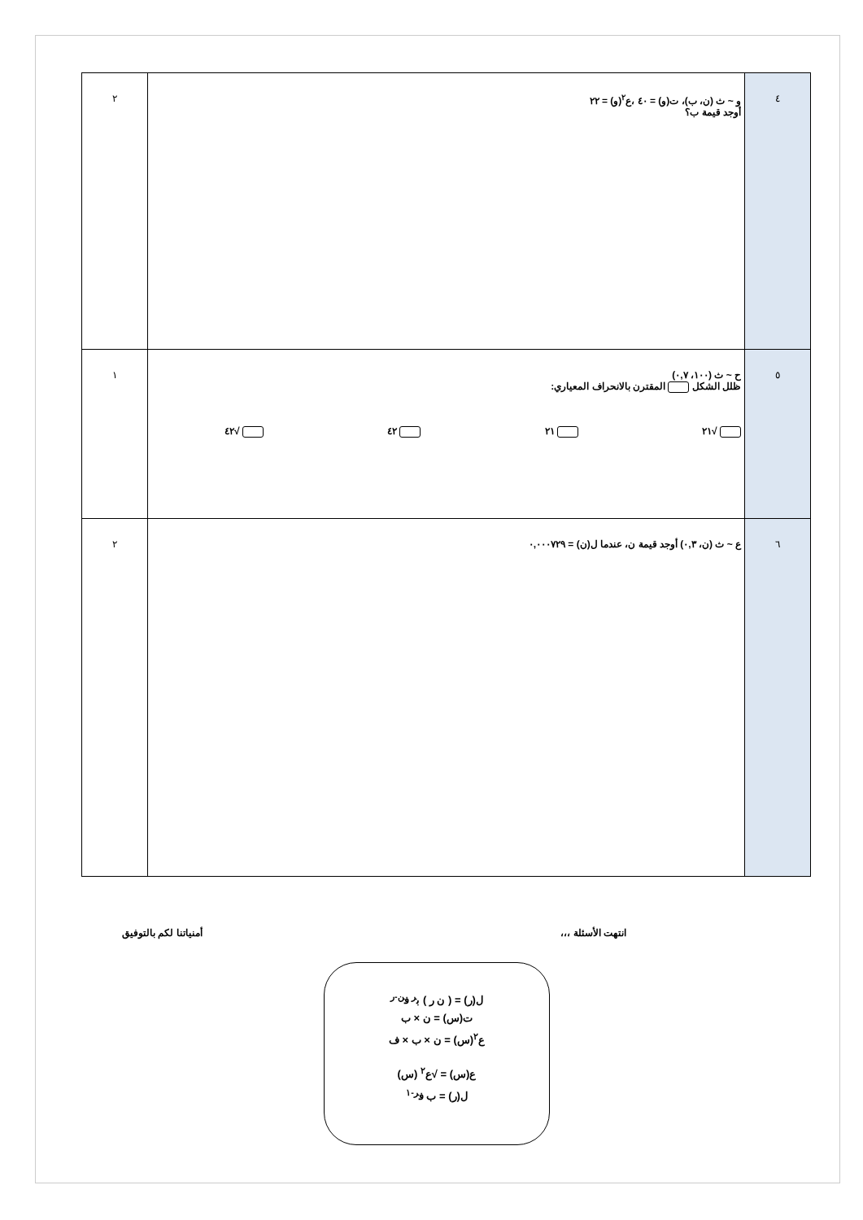| ٤ | و ~ ث (ن، ب)، ت(و) = ٤٠ ،ع<sup>٢</sup>(و) = ٢٢ أوجد قيمة ب؟ | ٢ |
| ٥ | ح ~ ث (١٠٠، ٠,٧) ظلل الشكل المقترن بالانحراف المعياري: √٢١ ٢١ ٤٢ √٤٢ | ١ |
| ٦ | ع ~ ث (ن، ٠,٣) أوجد قيمة ن، عندما ل(ن) = ٠,٠٠٠٧٢٩ | ٢ |
انتهت الأسئلة ،،، أمنياتنا لكم بالتوفيق
ل(ر) = ( ن ر ) ب<sup>ر</sup> ف<sup>ن-ر</sup>
ت(س) = ن × ب
ع<sup>٢</sup>(س) = ن × ب × ف
ع(س) = √ع<sup>٢</sup> (س)
ل(ر) = ب ف<sup>ر-١</sup>